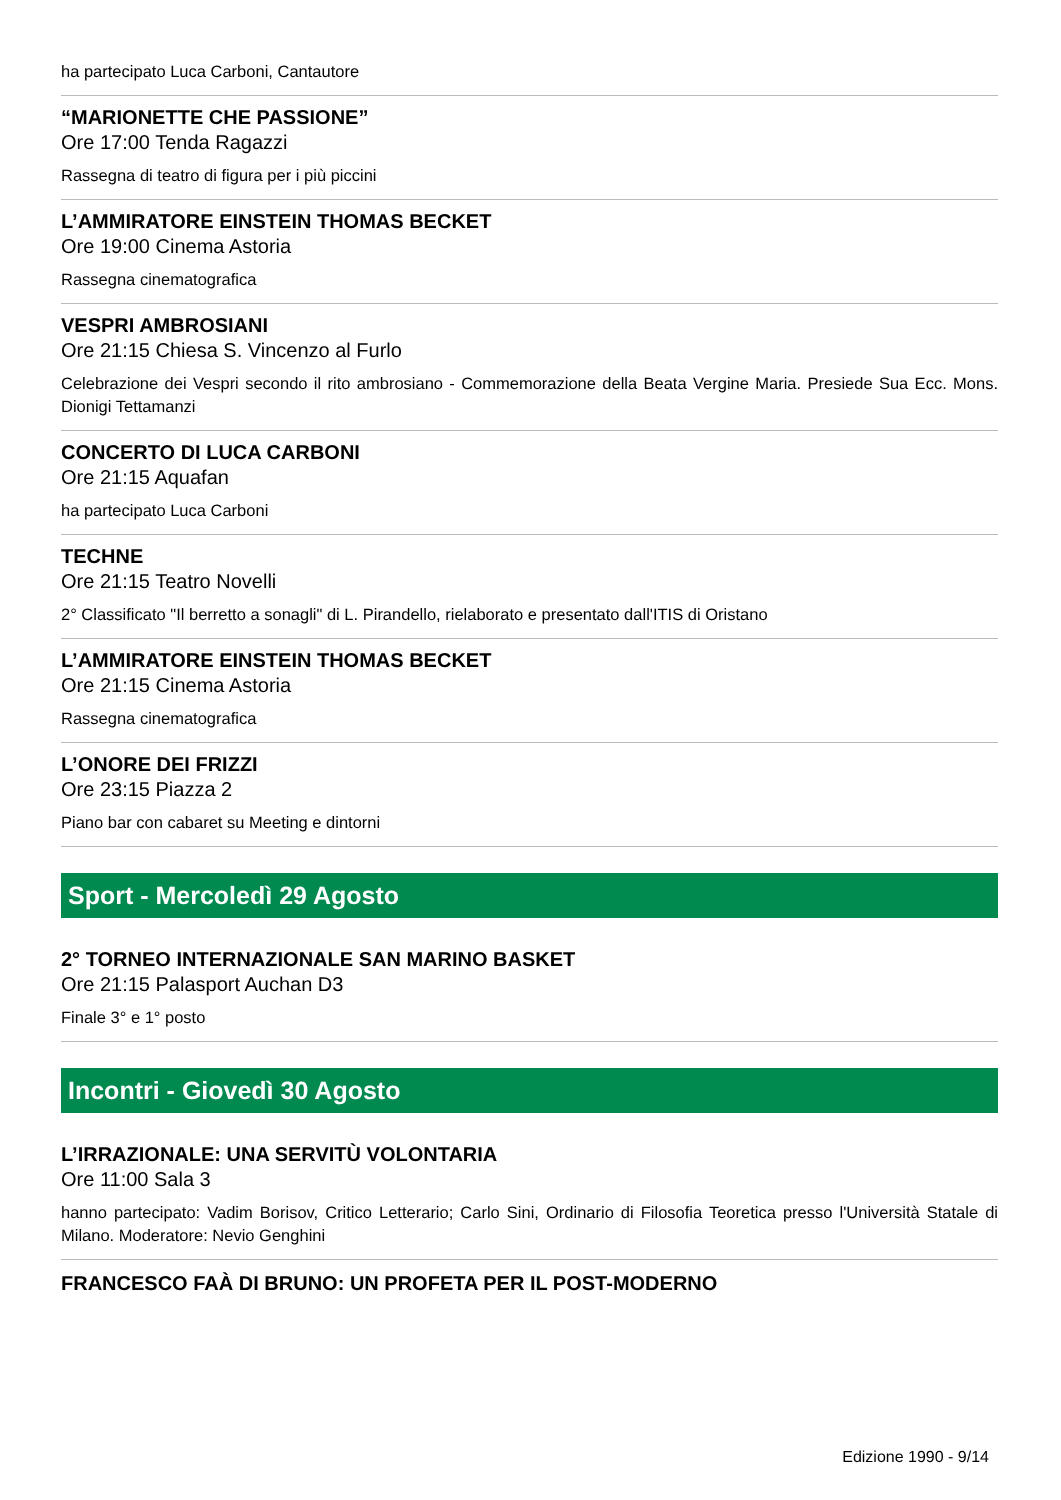ha partecipato Luca Carboni, Cantautore
“MARIONETTE CHE PASSIONE”
Ore 17:00 Tenda Ragazzi
Rassegna di teatro di figura per i più piccini
L’AMMIRATORE EINSTEIN THOMAS BECKET
Ore 19:00 Cinema Astoria
Rassegna cinematografica
VESPRI AMBROSIANI
Ore 21:15 Chiesa S. Vincenzo al Furlo
Celebrazione dei Vespri secondo il rito ambrosiano - Commemorazione della Beata Vergine Maria. Presiede Sua Ecc. Mons. Dionigi Tettamanzi
CONCERTO DI LUCA CARBONI
Ore 21:15 Aquafan
ha partecipato Luca Carboni
TECHNE
Ore 21:15 Teatro Novelli
2° Classificato "Il berretto a sonagli" di L. Pirandello, rielaborato e presentato dall'ITIS di Oristano
L’AMMIRATORE EINSTEIN THOMAS BECKET
Ore 21:15 Cinema Astoria
Rassegna cinematografica
L’ONORE DEI FRIZZI
Ore 23:15 Piazza 2
Piano bar con cabaret su Meeting e dintorni
Sport - Mercoledì 29 Agosto
2° TORNEO INTERNAZIONALE SAN MARINO BASKET
Ore 21:15 Palasport Auchan D3
Finale 3° e 1° posto
Incontri - Giovedì 30 Agosto
L’IRRAZIONALE: UNA SERVITÙ VOLONTARIA
Ore 11:00 Sala 3
hanno partecipato: Vadim Borisov, Critico Letterario; Carlo Sini, Ordinario di Filosofia Teoretica presso l'Università Statale di Milano. Moderatore: Nevio Genghini
FRANCESCO FAÀ DI BRUNO: UN PROFETA PER IL POST-MODERNO
Edizione 1990 - 9/14